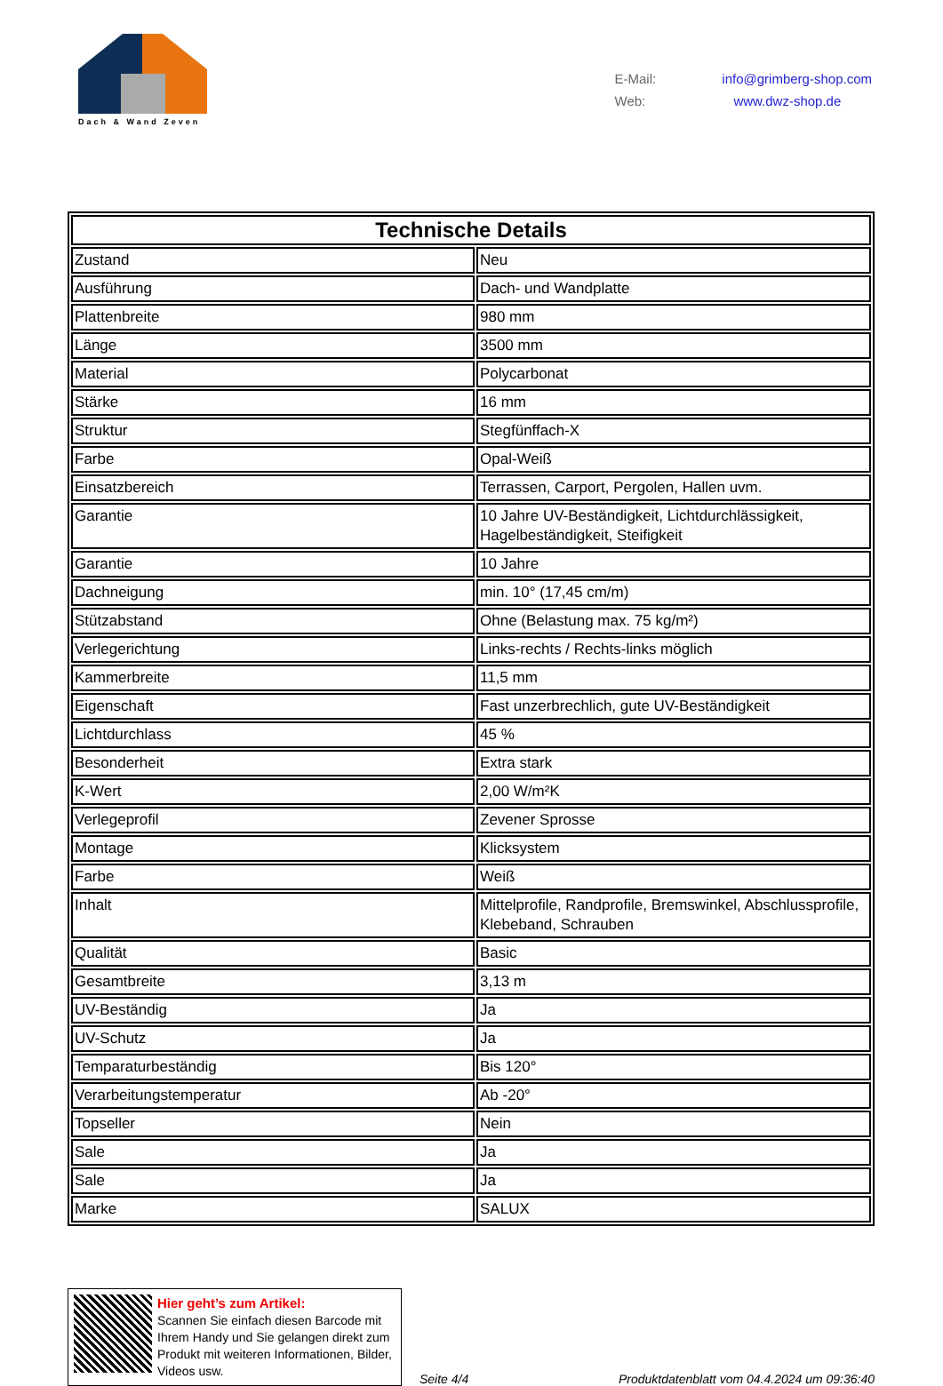Dach & Wand Zeven
E-Mail: info@grimberg-shop.com
Web: www.dwz-shop.de
| Technische Details | |
| --- | --- |
| Zustand | Neu |
| Ausführung | Dach- und Wandplatte |
| Plattenbreite | 980 mm |
| Länge | 3500 mm |
| Material | Polycarbonat |
| Stärke | 16 mm |
| Struktur | Stegfünffach-X |
| Farbe | Opal-Weiß |
| Einsatzbereich | Terrassen, Carport, Pergolen, Hallen uvm. |
| Garantie | 10 Jahre UV-Beständigkeit, Lichtdurchlässigkeit, Hagelbeständigkeit, Steifigkeit |
| Garantie | 10 Jahre |
| Dachneigung | min. 10° (17,45 cm/m) |
| Stützabstand | Ohne (Belastung max. 75 kg/m²) |
| Verlegerichtung | Links-rechts / Rechts-links möglich |
| Kammerbreite | 11,5 mm |
| Eigenschaft | Fast unzerbrechlich, gute UV-Beständigkeit |
| Lichtdurchlass | 45 % |
| Besonderheit | Extra stark |
| K-Wert | 2,00 W/m²K |
| Verlegeprofil | Zevener Sprosse |
| Montage | Klicksystem |
| Farbe | Weiß |
| Inhalt | Mittelprofile, Randprofile, Bremswinkel, Abschlussprofile, Klebeband, Schrauben |
| Qualität | Basic |
| Gesamtbreite | 3,13 m |
| UV-Beständig | Ja |
| UV-Schutz | Ja |
| Temparaturbeständig | Bis 120° |
| Verarbeitungstemperatur | Ab -20° |
| Topseller | Nein |
| Sale | Ja |
| Sale | Ja |
| Marke | SALUX |
Hier geht’s zum Artikel:
Scannen Sie einfach diesen Barcode mit Ihrem Handy und Sie gelangen direkt zum Produkt mit weiteren Informationen, Bilder, Videos usw.
Seite 4/4
Produktdatenblatt vom 04.4.2024 um 09:36:40